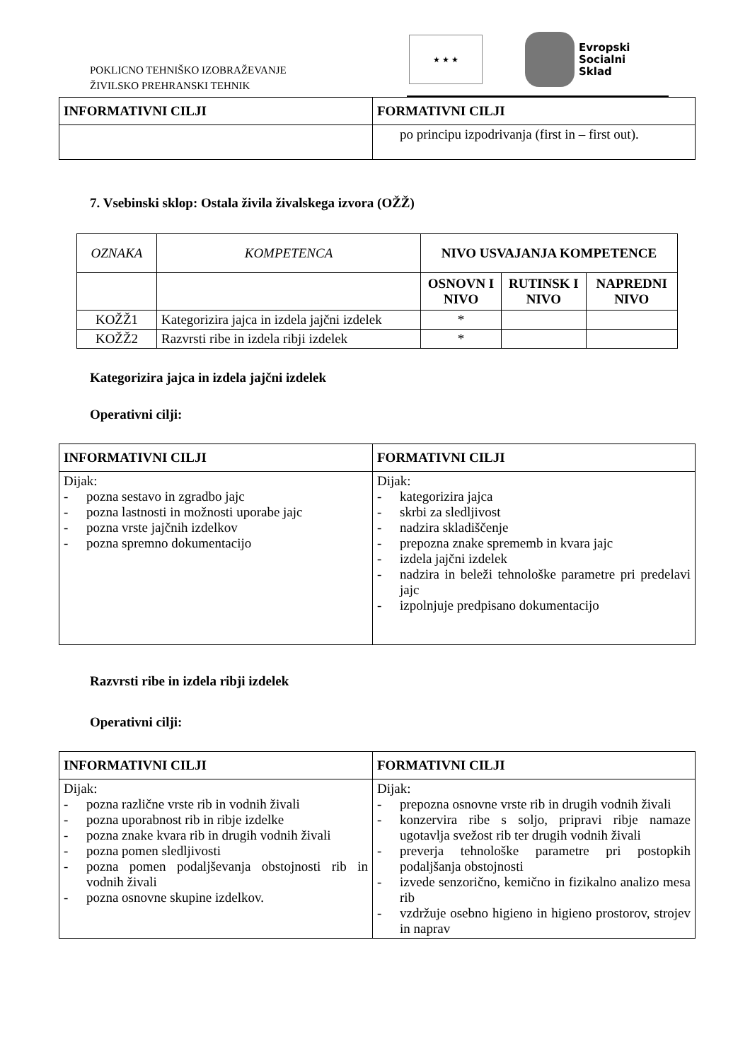POKLICNO TEHNIŠKO IZOBRAŽEVANJE
ŽIVILSKO PREHRANSKI TEHNIK
★ ★ ★
Evropski
Socialni
Sklad
| INFORMATIVNI CILJI | FORMATIVNI CILJI |
| --- | --- |
| | po principu izpodrivanja (first in – first out). |
7. Vsebinski sklop: Ostala živila živalskega izvora (OŽŽ)
| OZNAKA | KOMPETENCA | NIVO USVAJANJA KOMPETENCE | | |
| | | OSNOVN I NIVO | RUTINSK I NIVO | NAPREDNI NIVO |
| KOŽŽ1 | Kategorizira jajca in izdela jajčni izdelek | * | | |
| KOŽŽ2 | Razvrsti ribe in izdela ribji izdelek | * | | |
Kategorizira jajca in izdela jajčni izdelek
Operativni cilji:
| INFORMATIVNI CILJI | FORMATIVNI CILJI |
| --- | --- |
| Dijak: - pozna sestavo in zgradbo jajc - pozna lastnosti in možnosti uporabe jajc - pozna vrste jajčnih izdelkov - pozna spremno dokumentacijo | Dijak: - kategorizira jajca - skrbi za sledljivost - nadzira skladiščenje - prepozna znake sprememb in kvara jajc - izdela jajčni izdelek - nadzira in beleži tehnološke parametre pri predelavi jajc - izpolnjuje predpisano dokumentacijo |
Razvrsti ribe in izdela ribji izdelek
Operativni cilji:
| INFORMATIVNI CILJI | FORMATIVNI CILJI |
| --- | --- |
| Dijak: - pozna različne vrste rib in vodnih živali - pozna uporabnost rib in ribje izdelke - pozna znake kvara rib in drugih vodnih živali - pozna pomen sledljivosti - pozna pomen podaljševanja obstojnosti rib in vodnih živali - pozna osnovne skupine izdelkov. | Dijak: - prepozna osnovne vrste rib in drugih vodnih živali - konzervira ribe s soljo, pripravi ribje namaze ugotavlja svežost rib ter drugih vodnih živali - preverja tehnološke parametre pri postopkih podaljšanja obstojnosti - izvede senzorično, kemično in fizikalno analizo mesa rib - vzdržuje osebno higieno in higieno prostorov, strojev in naprav |